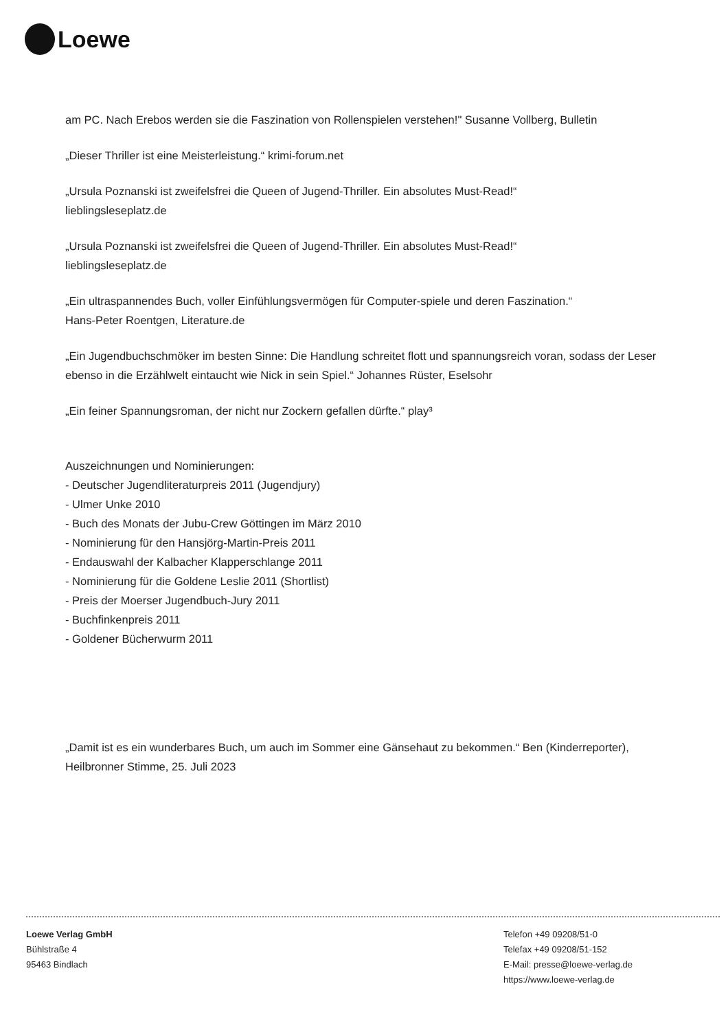Loewe
am PC. Nach Erebos werden sie die Faszination von Rollenspielen verstehen!" Susanne Vollberg, Bulletin
„Dieser Thriller ist eine Meisterleistung.“ krimi-forum.net
„Ursula Poznanski ist zweifelsfrei die Queen of Jugend-Thriller. Ein absolutes Must-Read!“
lieblingsleseplatz.de
„Ursula Poznanski ist zweifelsfrei die Queen of Jugend-Thriller. Ein absolutes Must-Read!“
lieblingsleseplatz.de
„Ein ultraspannendes Buch, voller Einfühlungsvermögen für Computer-spiele und deren Faszination.“
Hans-Peter Roentgen, Literature.de
„Ein Jugendbuchschmöker im besten Sinne: Die Handlung schreitet flott und spannungsreich voran, sodass der Leser ebenso in die Erzählwelt eintaucht wie Nick in sein Spiel.“ Johannes Rüster, Eselsohr
„Ein feiner Spannungsroman, der nicht nur Zockern gefallen dürfte.“ play³
Auszeichnungen und Nominierungen:
- Deutscher Jugendliteraturpreis 2011 (Jugendjury)
- Ulmer Unke 2010
- Buch des Monats der Jubu-Crew Göttingen im März 2010
- Nominierung für den Hansjörg-Martin-Preis 2011
- Endauswahl der Kalbacher Klapperschlange 2011
- Nominierung für die Goldene Leslie 2011 (Shortlist)
- Preis der Moerser Jugendbuch-Jury 2011
- Buchfinkenpreis 2011
- Goldener Bücherwurm 2011
„Damit ist es ein wunderbares Buch, um auch im Sommer eine Gänsehaut zu bekommen.“ Ben (Kinderreporter), Heilbronner Stimme, 25. Juli 2023
Loewe Verlag GmbH
Bühlstraße 4
95463 Bindlach
Telefon +49 09208/51-0
Telefax +49 09208/51-152
E-Mail: presse@loewe-verlag.de
https://www.loewe-verlag.de